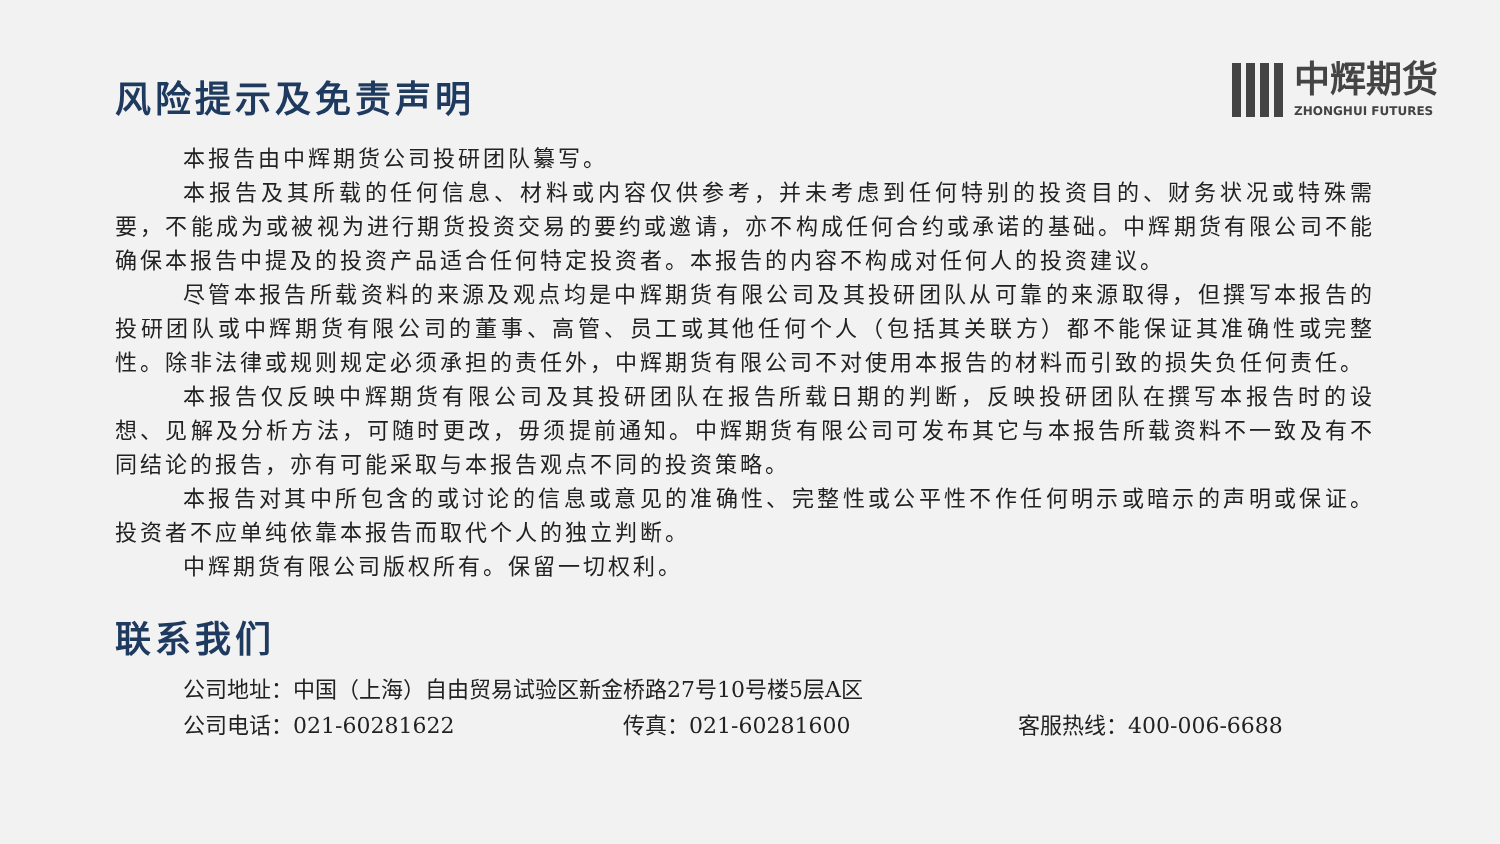中辉期货
ZHONGHUI FUTURES
风险提示及免责声明
本报告由中辉期货公司投研团队纂写。
本报告及其所载的任何信息、材料或内容仅供参考，并未考虑到任何特别的投资目的、财务状况或特殊需要，不能成为或被视为进行期货投资交易的要约或邀请，亦不构成任何合约或承诺的基础。中辉期货有限公司不能确保本报告中提及的投资产品适合任何特定投资者。本报告的内容不构成对任何人的投资建议。
尽管本报告所载资料的来源及观点均是中辉期货有限公司及其投研团队从可靠的来源取得，但撰写本报告的投研团队或中辉期货有限公司的董事、高管、员工或其他任何个人（包括其关联方）都不能保证其准确性或完整性。除非法律或规则规定必须承担的责任外，中辉期货有限公司不对使用本报告的材料而引致的损失负任何责任。
本报告仅反映中辉期货有限公司及其投研团队在报告所载日期的判断，反映投研团队在撰写本报告时的设想、见解及分析方法，可随时更改，毋须提前通知。中辉期货有限公司可发布其它与本报告所载资料不一致及有不同结论的报告，亦有可能采取与本报告观点不同的投资策略。
本报告对其中所包含的或讨论的信息或意见的准确性、完整性或公平性不作任何明示或暗示的声明或保证。投资者不应单纯依靠本报告而取代个人的独立判断。
中辉期货有限公司版权所有。保留一切权利。
联系我们
公司地址：中国（上海）自由贸易试验区新金桥路27号10号楼5层A区
公司电话：021-60281622 传真：021-60281600 客服热线：400-006-6688